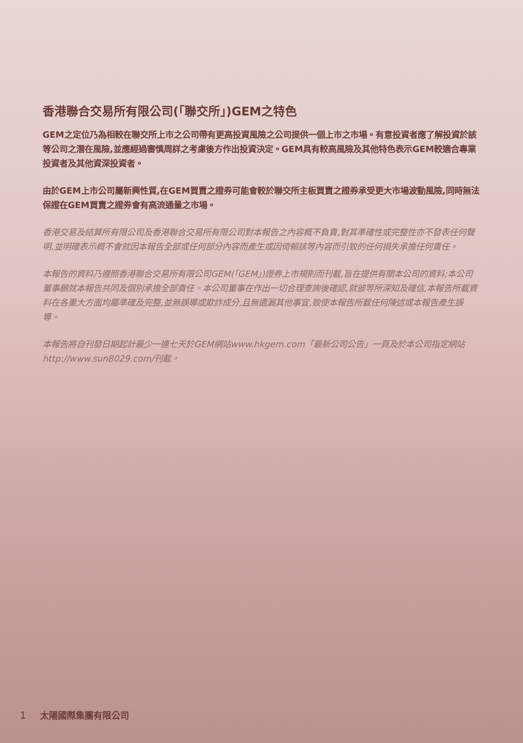香港聯合交易所有限公司(「聯交所」)GEM之特色
GEM之定位乃為相較在聯交所上市之公司帶有更高投資風險之公司提供一個上市之市場。有意投資者應了解投資於該等公司之潛在風險,並應經過審慎周詳之考慮後方作出投資決定。GEM具有較高風險及其他特色表示GEM較適合專業投資者及其他資深投資者。
由於GEM上市公司屬新興性質,在GEM買賣之證券可能會較於聯交所主板買賣之證券承受更大市場波動風險,同時無法保證在GEM買賣之證券會有高流通量之市場。
香港交易及結算所有限公司及香港聯合交易所有限公司對本報告之內容概不負責,對其準確性或完整性亦不發表任何聲明,並明確表示概不會就因本報告全部或任何部分內容而產生或因倚賴該等內容而引致的任何損失承擔任何責任。
本報告的資料乃遵照香港聯合交易所有限公司GEM(「GEM」)證券上市規則而刊載,旨在提供有關本公司的資料;本公司董事願就本報告共同及個別承擔全部責任。本公司董事在作出一切合理查詢後確認,就彼等所深知及確信,本報告所載資料在各重大方面均屬準確及完整,並無誤導或欺詐成分,且無遺漏其他事宜,致使本報告所載任何陳述或本報告產生誤導。
本報告將自刊發日期起計最少一連七天於GEM網站www.hkgem.com「最新公司公告」一頁及於本公司指定網站http://www.sun8029.com/刊載。
1 太陽國際集團有限公司